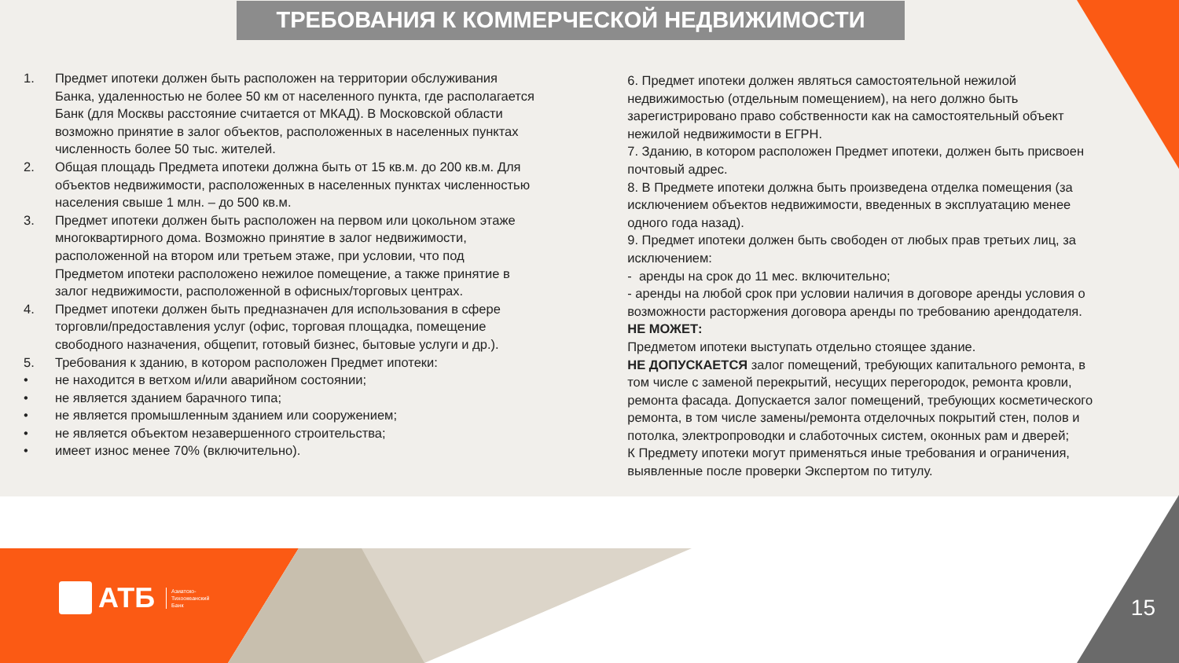ТРЕБОВАНИЯ К КОММЕРЧЕСКОЙ НЕДВИЖИМОСТИ
1. Предмет ипотеки должен быть расположен на территории обслуживания Банка, удаленностью не более 50 км от населенного пункта, где располагается Банк (для Москвы расстояние считается от МКАД). В Московской области возможно принятие в залог объектов, расположенных в населенных пунктах численность более 50 тыс. жителей.
2. Общая площадь Предмета ипотеки должна быть от 15 кв.м. до 200 кв.м. Для объектов недвижимости, расположенных в населенных пунктах численностью населения свыше 1 млн. – до 500 кв.м.
3. Предмет ипотеки должен быть расположен на первом или цокольном этаже многоквартирного дома. Возможно принятие в залог недвижимости, расположенной на втором или третьем этаже, при условии, что под Предметом ипотеки расположено нежилое помещение, а также принятие в залог недвижимости, расположенной в офисных/торговых центрах.
4. Предмет ипотеки должен быть предназначен для использования в сфере торговли/предоставления услуг (офис, торговая площадка, помещение свободного назначения, общепит, готовый бизнес, бытовые услуги и др.).
5. Требования к зданию, в котором расположен Предмет ипотеки:
• не находится в ветхом и/или аварийном состоянии;
• не является зданием барачного типа;
• не является промышленным зданием или сооружением;
• не является объектом незавершенного строительства;
• имеет износ менее 70% (включительно).
6. Предмет ипотеки должен являться самостоятельной нежилой недвижимостью (отдельным помещением), на него должно быть зарегистрировано право собственности как на самостоятельный объект нежилой недвижимости в ЕГРН.
7. Зданию, в котором расположен Предмет ипотеки, должен быть присвоен почтовый адрес.
8. В Предмете ипотеки должна быть произведена отделка помещения (за исключением объектов недвижимости, введенных в эксплуатацию менее одного года назад).
9. Предмет ипотеки должен быть свободен от любых прав третьих лиц, за исключением:
- аренды на срок до 11 мес. включительно;
- аренды на любой срок при условии наличия в договоре аренды условия о возможности расторжения договора аренды по требованию арендодателя.
НЕ МОЖЕТ:
Предметом ипотеки выступать отдельно стоящее здание.
НЕ ДОПУСКАЕТСЯ залог помещений, требующих капитального ремонта, в том числе с заменой перекрытий, несущих перегородок, ремонта кровли, ремонта фасада. Допускается залог помещений, требующих косметического ремонта, в том числе замены/ремонта отделочных покрытий стен, полов и потолка, электропроводки и слаботочных систем, оконных рам и дверей;
К Предмету ипотеки могут применяться иные требования и ограничения, выявленные после проверки Экспертом по титулу.
АТБ Азиатско-
Тихоокеанский
Банк
15